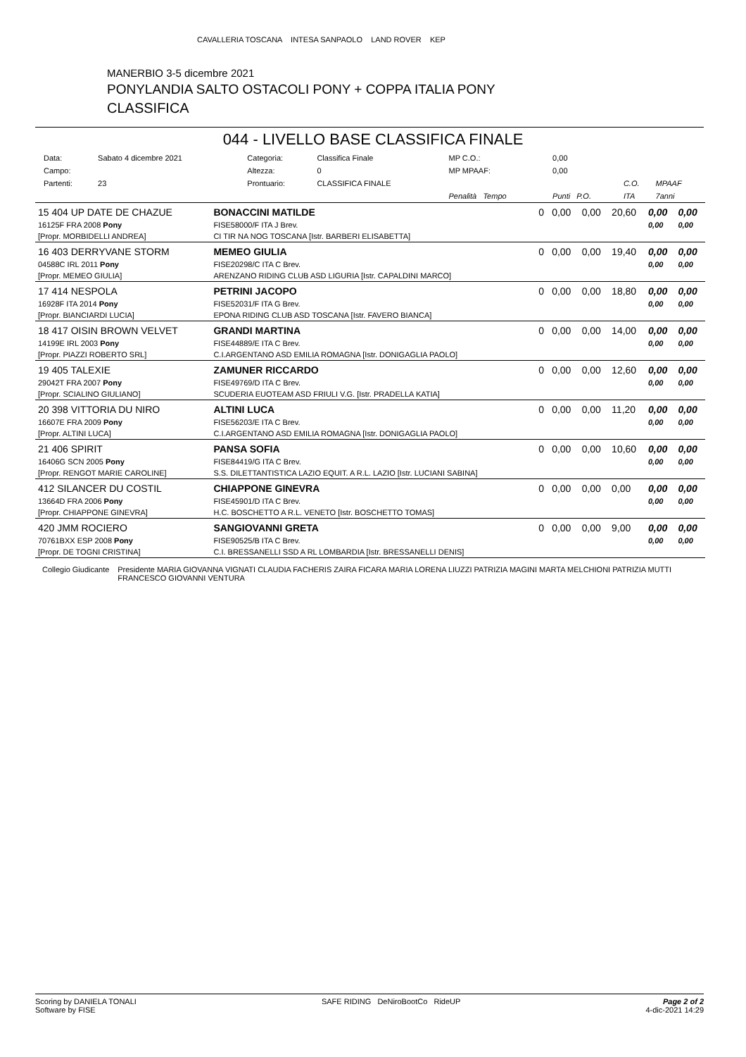CAVALLERIA TOSCANA INTESA SANPAOLO LAND ROVER KEP
MANERBIO 3-5 dicembre 2021
PONYLANDIA SALTO OSTACOLI PONY + COPPA ITALIA PONY
CLASSIFICA
044 - LIVELLO BASE CLASSIFICA FINALE
| Data: | Sabato 4 dicembre 2021 | Categoria: | Classifica Finale | MP C.O.: | 0,00 | | |
| Campo: | | Altezza: | 0 | MP MPAAF: | 0,00 | | |
| Partenti: | 23 | Prontuario: | CLASSIFICA FINALE | | | C.O. | MPAAF |
| | | | | Penalità Tempo | Punti P.O. | ITA | 7anni |
| 15 404 UP DATE DE CHAZUE | BONACCINI MATILDE | 0 | 0,00 | 0,00 | 20,60 | 0,00 | 0,00 |
| 16125F FRA 2008 Pony | FISE58000/F ITA J Brev. | | | | | 0,00 | 0,00 |
| [Propr. MORBIDELLI ANDREA] | CI TIR NA NOG TOSCANA [Istr. BARBERI ELISABETTA] | | | | | | |
| 16 403 DERRYVANE STORM | MEMEO GIULIA | 0 | 0,00 | 0,00 | 19,40 | 0,00 | 0,00 |
| 04588C IRL 2011 Pony | FISE20298/C ITA C Brev. | | | | | 0,00 | 0,00 |
| [Propr. MEMEO GIULIA] | ARENZANO RIDING CLUB ASD LIGURIA [Istr. CAPALDINI MARCO] | | | | | | |
| 17 414 NESPOLA | PETRINI JACOPO | 0 | 0,00 | 0,00 | 18,80 | 0,00 | 0,00 |
| 16928F ITA 2014 Pony | FISE52031/F ITA G Brev. | | | | | 0,00 | 0,00 |
| [Propr. BIANCIARDI LUCIA] | EPONA RIDING CLUB ASD TOSCANA [Istr. FAVERO BIANCA] | | | | | | |
| 18 417 OISIN BROWN VELVET | GRANDI MARTINA | 0 | 0,00 | 0,00 | 14,00 | 0,00 | 0,00 |
| 14199E IRL 2003 Pony | FISE44889/E ITA C Brev. | | | | | 0,00 | 0,00 |
| [Propr. PIAZZI ROBERTO SRL] | C.I.ARGENTANO ASD EMILIA ROMAGNA [Istr. DONIGAGLIA PAOLO] | | | | | | |
| 19 405 TALEXIE | ZAMUNER RICCARDO | 0 | 0,00 | 0,00 | 12,60 | 0,00 | 0,00 |
| 29042T FRA 2007 Pony | FISE49769/D ITA C Brev. | | | | | 0,00 | 0,00 |
| [Propr. SCIALINO GIULIANO] | SCUDERIA EUOTEAM ASD FRIULI V.G. [Istr. PRADELLA KATIA] | | | | | | |
| 20 398 VITTORIA DU NIRO | ALTINI LUCA | 0 | 0,00 | 0,00 | 11,20 | 0,00 | 0,00 |
| 16607E FRA 2009 Pony | FISE56203/E ITA C Brev. | | | | | 0,00 | 0,00 |
| [Propr. ALTINI LUCA] | C.I.ARGENTANO ASD EMILIA ROMAGNA [Istr. DONIGAGLIA PAOLO] | | | | | | |
| 21 406 SPIRIT | PANSA SOFIA | 0 | 0,00 | 0,00 | 10,60 | 0,00 | 0,00 |
| 16406G SCN 2005 Pony | FISE84419/G ITA C Brev. | | | | | 0,00 | 0,00 |
| [Propr. RENGOT MARIE CAROLINE] | S.S. DILETTANTISTICA LAZIO EQUIT. A R.L. LAZIO [Istr. LUCIANI SABINA] | | | | | | |
| 412 SILANCER DU COSTIL | CHIAPPONE GINEVRA | 0 | 0,00 | 0,00 | 0,00 | 0,00 | 0,00 |
| 13664D FRA 2006 Pony | FISE45901/D ITA C Brev. | | | | | 0,00 | 0,00 |
| [Propr. CHIAPPONE GINEVRA] | H.C. BOSCHETTO A R.L. VENETO [Istr. BOSCHETTO TOMAS] | | | | | | |
| 420 JMM ROCIERO | SANGIOVANNI GRETA | 0 | 0,00 | 0,00 | 9,00 | 0,00 | 0,00 |
| 70761BXX ESP 2008 Pony | FISE90525/B ITA C Brev. | | | | | 0,00 | 0,00 |
| [Propr. DE TOGNI CRISTINA] | C.I. BRESSANELLI SSD A RL LOMBARDIA [Istr. BRESSANELLI DENIS] | | | | | | |
Collegio Giudicante
Presidente MARIA GIOVANNA VIGNATI CLAUDIA FACHERIS ZAIRA FICARA MARIA LORENA LIUZZI PATRIZIA MAGINI MARTA MELCHIONI PATRIZIA MUTTI FRANCESCO GIOVANNI VENTURA
Scoring by DANIELA TONALI
Software by FISE
SAFE RIDING DeNiroBootCo RideUP
Page 2 of 2
4-dic-2021 14:29